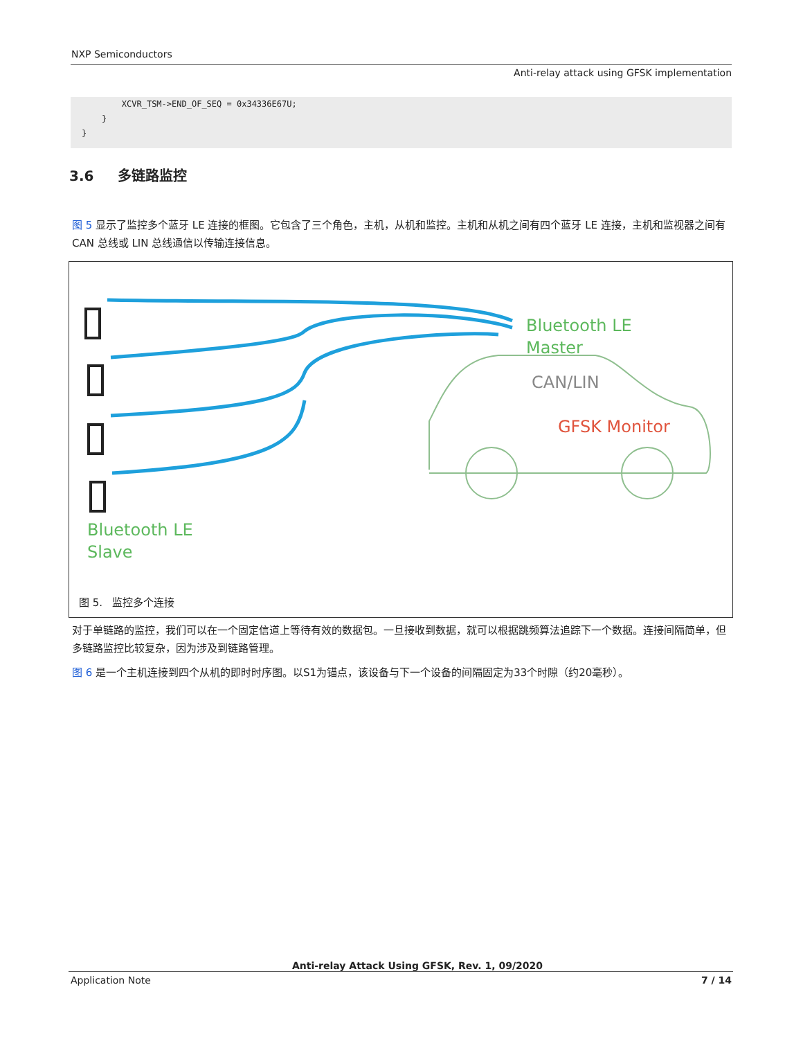NXP Semiconductors
Anti-relay attack using GFSK implementation
XCVR_TSM->END_OF_SEQ = 0x34336E67U; } }
3.6 多链路监控
图 5 显示了监控多个蓝牙 LE 连接的框图。它包含了三个角色，主机，从机和监控。主机和从机之间有四个蓝牙 LE 连接，主机和监视器之间有 CAN 总线或 LIN 总线通信以传输连接信息。
Bluetooth LE
Master
CAN/LIN
GFSK Monitor
Bluetooth LE
Slave
图 5. 监控多个连接
对于单链路的监控，我们可以在一个固定信道上等待有效的数据包。一旦接收到数据，就可以根据跳频算法追踪下一个数据。连接间隔简单，但多链路监控比较复杂，因为涉及到链路管理。
图 6 是一个主机连接到四个从机的即时时序图。以S1为锚点，该设备与下一个设备的间隔固定为33个时隙（约20毫秒）。
Anti-relay Attack Using GFSK, Rev. 1, 09/2020
Application Note 7 / 14